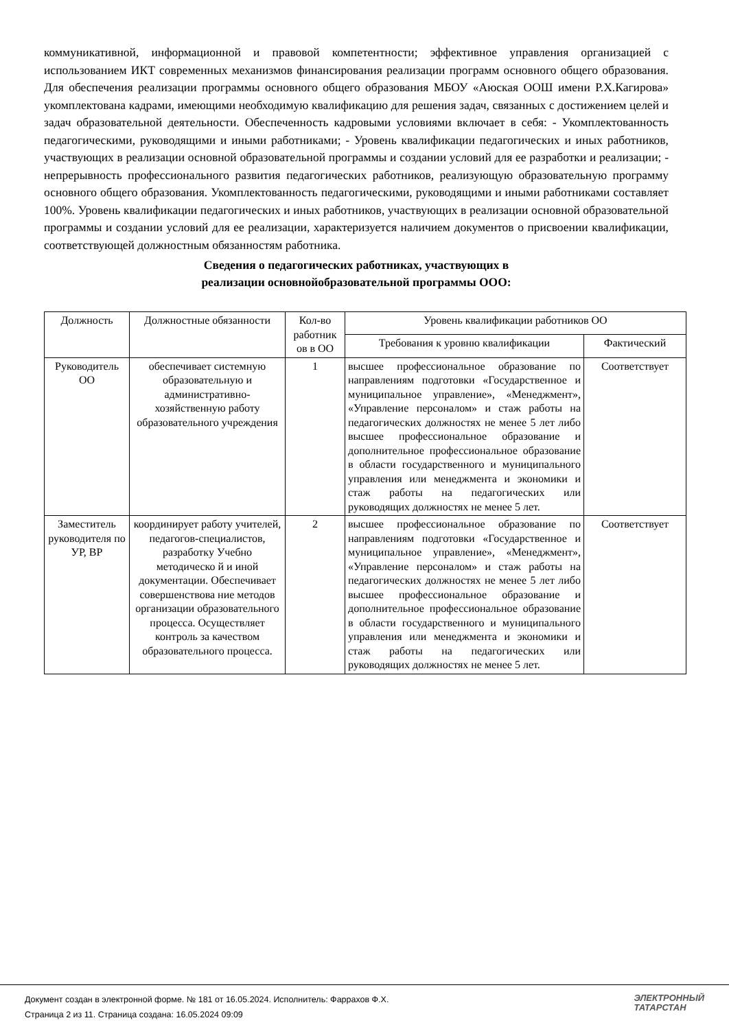коммуникативной, информационной и правовой компетентности; эффективное управления организацией с использованием ИКТ современных механизмов финансирования реализации программ основного общего образования. Для обеспечения реализации программы основного общего образования МБОУ «Аюская ООШ имени Р.Х.Кагирова» укомплектована кадрами, имеющими необходимую квалификацию для решения задач, связанных с достижением целей и задач образовательной деятельности. Обеспеченность кадровыми условиями включает в себя: - Укомплектованность педагогическими, руководящими и иными работниками; - Уровень квалификации педагогических и иных работников, участвующих в реализации основной образовательной программы и создании условий для ее разработки и реализации; - непрерывность профессионального развития педагогических работников, реализующую образовательную программу основного общего образования. Укомплектованность педагогическими, руководящими и иными работниками составляет 100%. Уровень квалификации педагогических и иных работников, участвующих в реализации основной образовательной программы и создании условий для ее реализации, характеризуется наличием документов о присвоении квалификации, соответствующей должностным обязанностям работника.
Сведения о педагогических работниках, участвующих в
реализации основнойобразовательной программы ООО:
| Должность | Должностные обязанности | Кол-во работник ов в ОО | Уровень квалификации работников ОО | |
| --- | --- | --- | --- | --- |
| | | | Требования к уровню квалификации | Фактический |
| Руководитель ОО | обеспечивает системную образовательную и административно-хозяйственную работу образовательного учреждения | 1 | высшее профессиональное образование по направлениям подготовки «Государственное и муниципальное управление», «Менеджмент», «Управление персоналом» и стаж работы на педагогических должностях не менее 5 лет либо высшее профессиональное образование и дополнительное профессиональное образование в области государственного и муниципального управления или менеджмента и экономики и стаж работы на педагогических или руководящих должностях не менее 5 лет. | Соответствует |
| Заместитель руководителя по УР, ВР | координирует работу учителей, педагогов-специалистов, разработку Учебно методическо й и иной документации. Обеспечивает совершенствова ние методов организации образовательного процесса. Осуществляет контроль за качеством образовательного процесса. | 2 | высшее профессиональное образование по направлениям подготовки «Государственное и муниципальное управление», «Менеджмент», «Управление персоналом» и стаж работы на педагогических должностях не менее 5 лет либо высшее профессиональное образование и дополнительное профессиональное образование в области государственного и муниципального управления или менеджмента и экономики и стаж работы на педагогических или руководящих должностях не менее 5 лет. | Соответствует |
Документ создан в электронной форме. № 181 от 16.05.2024. Исполнитель: Фаррахов Ф.Х.
Страница 2 из 11. Страница создана: 16.05.2024 09:09
ЭЛЕКТРОННЫЙ
ТАТАРСТАН